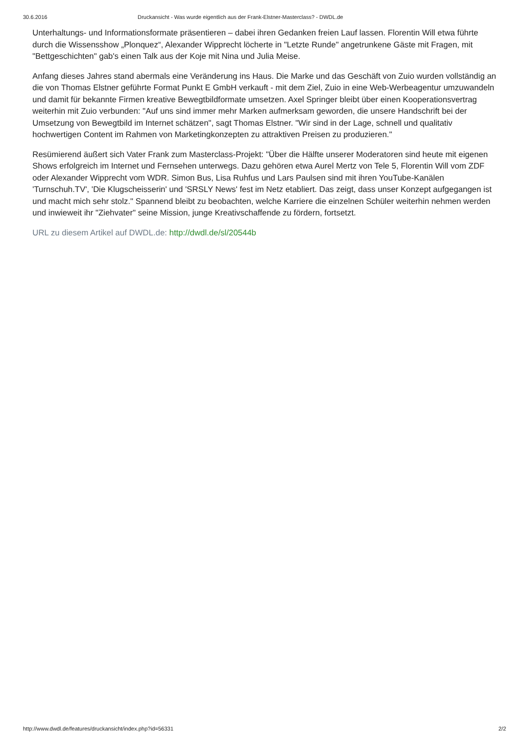30.6.2016 Druckansicht - Was wurde eigentlich aus der Frank-Elstner-Masterclass? - DWDL.de
Unterhaltungs- und Informationsformate präsentieren – dabei ihren Gedanken freien Lauf lassen. Florentin Will etwa führte durch die Wissensshow „Plonquez“, Alexander Wipprecht löcherte in "Letzte Runde" angetrunkene Gäste mit Fragen, mit "Bettgeschichten" gab's einen Talk aus der Koje mit Nina und Julia Meise.
Anfang dieses Jahres stand abermals eine Veränderung ins Haus. Die Marke und das Geschäft von Zuio wurden vollständig an die von Thomas Elstner geführte Format Punkt E GmbH verkauft - mit dem Ziel, Zuio in eine Web-Werbeagentur umzuwandeln und damit für bekannte Firmen kreative Bewegtbildformate umsetzen. Axel Springer bleibt über einen Kooperationsvertrag weiterhin mit Zuio verbunden: "Auf uns sind immer mehr Marken aufmerksam geworden, die unsere Handschrift bei der Umsetzung von Bewegtbild im Internet schätzen", sagt Thomas Elstner. "Wir sind in der Lage, schnell und qualitativ hochwertigen Content im Rahmen von Marketingkonzepten zu attraktiven Preisen zu produzieren."
Resümierend äußert sich Vater Frank zum Masterclass-Projekt: "Über die Hälfte unserer Moderatoren sind heute mit eigenen Shows erfolgreich im Internet und Fernsehen unterwegs. Dazu gehören etwa Aurel Mertz von Tele 5, Florentin Will vom ZDF oder Alexander Wipprecht vom WDR. Simon Bus, Lisa Ruhfus und Lars Paulsen sind mit ihren YouTube-Kanälen 'Turnschuh.TV', 'Die Klugscheisserin' und 'SRSLY News' fest im Netz etabliert. Das zeigt, dass unser Konzept aufgegangen ist und macht mich sehr stolz." Spannend bleibt zu beobachten, welche Karriere die einzelnen Schüler weiterhin nehmen werden und inwieweit ihr "Ziehvater" seine Mission, junge Kreativschaffende zu fördern, fortsetzt.
URL zu diesem Artikel auf DWDL.de: http://dwdl.de/sl/20544b
http://www.dwdl.de/features/druckansicht/index.php?id=56331 2/2